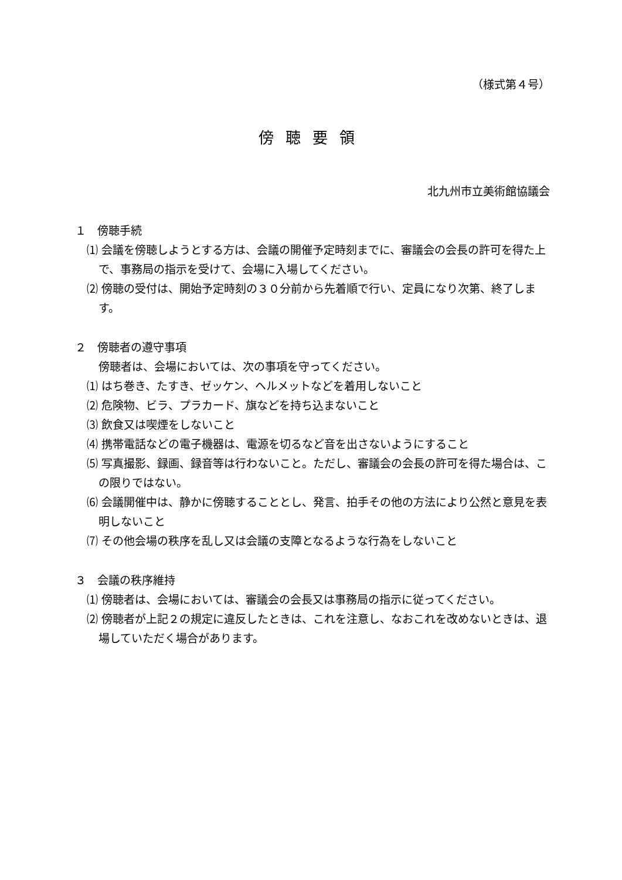（様式第４号）
傍聴要領
北九州市立美術館協議会
１　傍聴手続
⑴ 会議を傍聴しようとする方は、会議の開催予定時刻までに、審議会の会長の許可を得た上で、事務局の指示を受けて、会場に入場してください。
⑵ 傍聴の受付は、開始予定時刻の３０分前から先着順で行い、定員になり次第、終了します。
２　傍聴者の遵守事項
傍聴者は、会場においては、次の事項を守ってください。
⑴ はち巻き、たすき、ゼッケン、ヘルメットなどを着用しないこと
⑵ 危険物、ビラ、プラカード、旗などを持ち込まないこと
⑶ 飲食又は喫煙をしないこと
⑷ 携帯電話などの電子機器は、電源を切るなど音を出さないようにすること
⑸ 写真撮影、録画、録音等は行わないこと。ただし、審議会の会長の許可を得た場合は、この限りではない。
⑹ 会議開催中は、静かに傍聴することとし、発言、拍手その他の方法により公然と意見を表明しないこと
⑺ その他会場の秩序を乱し又は会議の支障となるような行為をしないこと
３　会議の秩序維持
⑴ 傍聴者は、会場においては、審議会の会長又は事務局の指示に従ってください。
⑵ 傍聴者が上記２の規定に違反したときは、これを注意し、なおこれを改めないときは、退場していただく場合があります。